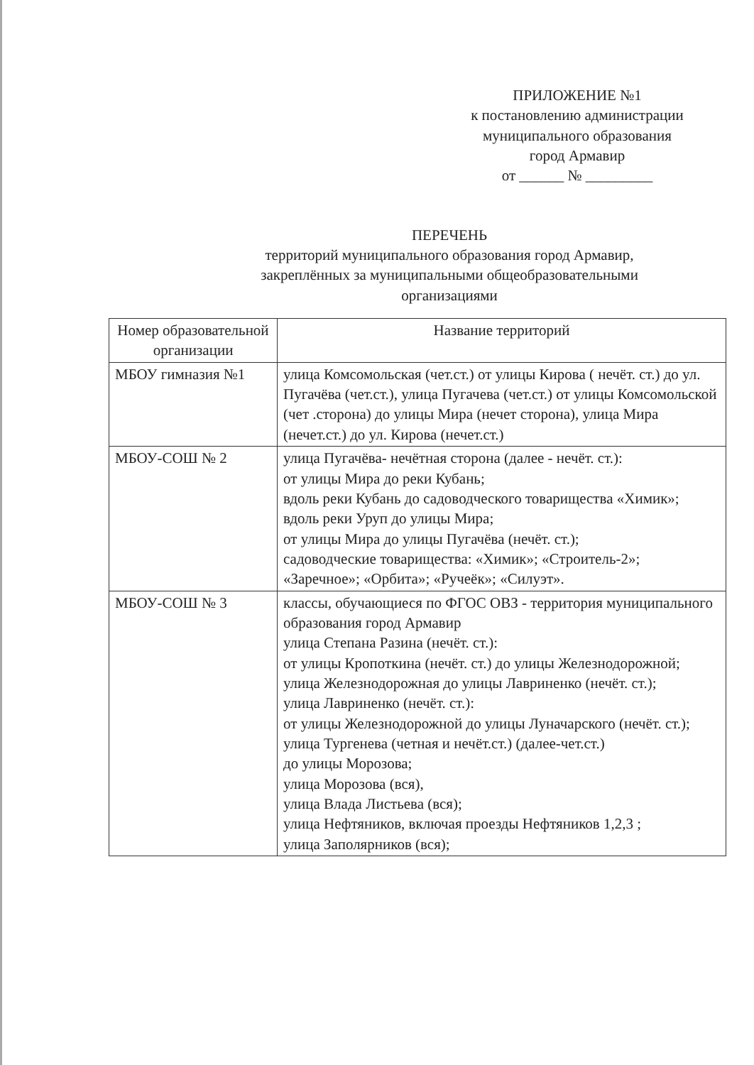ПРИЛОЖЕНИЕ №1
к постановлению администрации
муниципального образования
город Армавир
от ______ № _________
ПЕРЕЧЕНЬ
территорий муниципального образования город Армавир,
закреплённых за муниципальными общеобразовательными
организациями
| Номер образовательной организации | Название территорий |
| --- | --- |
| МБОУ гимназия №1 | улица Комсомольская (чет.ст.) от улицы Кирова ( нечёт. ст.) до ул. Пугачёва (чет.ст.), улица Пугачева (чет.ст.) от улицы Комсомольской (чет .сторона) до улицы Мира (нечет сторона), улица Мира (нечет.ст.) до ул. Кирова (нечет.ст.) |
| МБОУ-СОШ № 2 | улица Пугачёва- нечётная сторона (далее - нечёт. ст.): от улицы Мира до реки Кубань; вдоль реки Кубань до садоводческого товарищества «Химик»; вдоль реки Уруп до улицы Мира; от улицы Мира до улицы Пугачёва (нечёт. ст.); садоводческие товарищества: «Химик»; «Строитель-2»; «Заречное»; «Орбита»; «Ручеёк»; «Силуэт». |
| МБОУ-СОШ № 3 | классы, обучающиеся по ФГОС ОВЗ - территория муниципального образования город Армавир улица Степана Разина (нечёт. ст.): от улицы Кропоткина (нечёт. ст.) до улицы Железнодорожной; улица Железнодорожная до улицы Лавриненко (нечёт. ст.); улица Лавриненко (нечёт. ст.): от улицы Железнодорожной до улицы Луначарского (нечёт. ст.); улица Тургенева (четная и нечёт.ст.) (далее-чет.ст.) до улицы Морозова; улица Морозова (вся), улица Влада Листьева (вся); улица Нефтяников, включая проезды Нефтяников 1,2,3 ; улица Заполярников (вся); |